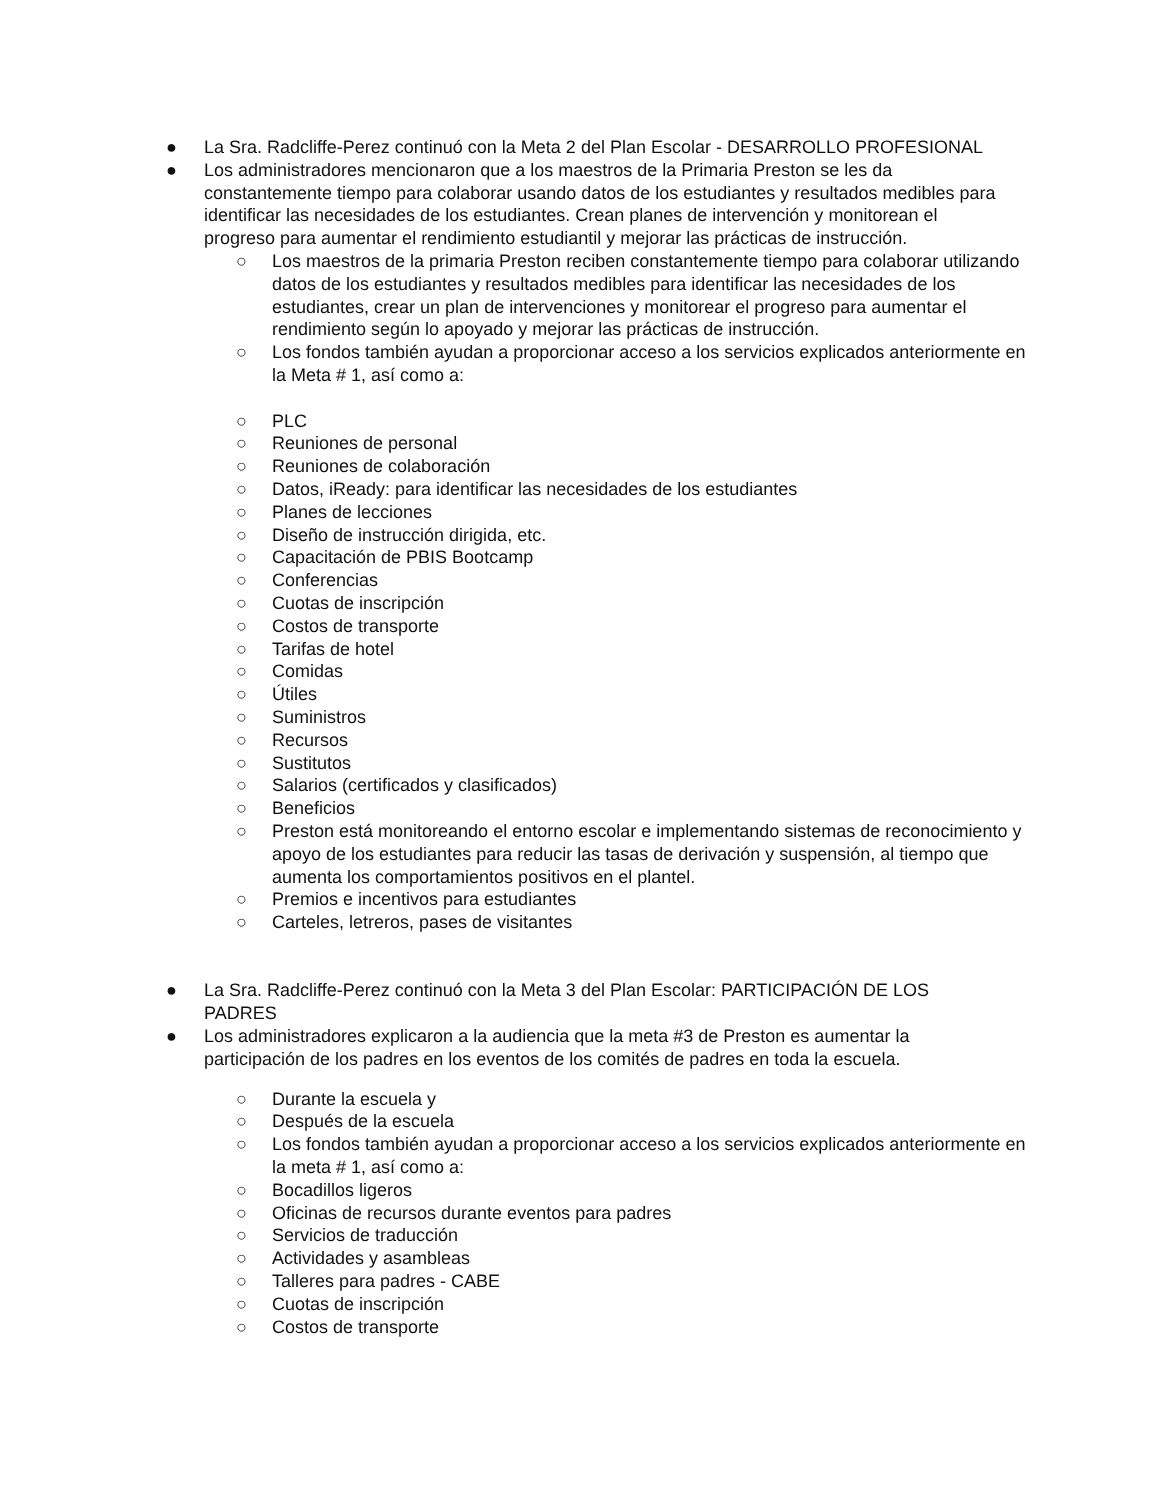● La Sra. Radcliffe-Perez continuó con la Meta 2 del Plan Escolar - DESARROLLO PROFESIONAL
● Los administradores mencionaron que a los maestros de la Primaria Preston se les da constantemente tiempo para colaborar usando datos de los estudiantes y resultados medibles para identificar las necesidades de los estudiantes. Crean planes de intervención y monitorean el progreso para aumentar el rendimiento estudiantil y mejorar las prácticas de instrucción.
○ Los maestros de la primaria Preston reciben constantemente tiempo para colaborar utilizando datos de los estudiantes y resultados medibles para identificar las necesidades de los estudiantes, crear un plan de intervenciones y monitorear el progreso para aumentar el rendimiento según lo apoyado y mejorar las prácticas de instrucción.
○ Los fondos también ayudan a proporcionar acceso a los servicios explicados anteriormente en la Meta # 1, así como a:
○ PLC
○ Reuniones de personal
○ Reuniones de colaboración
○ Datos, iReady: para identificar las necesidades de los estudiantes
○ Planes de lecciones
○ Diseño de instrucción dirigida, etc.
○ Capacitación de PBIS Bootcamp
○ Conferencias
○ Cuotas de inscripción
○ Costos de transporte
○ Tarifas de hotel
○ Comidas
○ Útiles
○ Suministros
○ Recursos
○ Sustitutos
○ Salarios (certificados y clasificados)
○ Beneficios
○ Preston está monitoreando el entorno escolar e implementando sistemas de reconocimiento y apoyo de los estudiantes para reducir las tasas de derivación y suspensión, al tiempo que aumenta los comportamientos positivos en el plantel.
○ Premios e incentivos para estudiantes
○ Carteles, letreros, pases de visitantes
● La Sra. Radcliffe-Perez continuó con la Meta 3 del Plan Escolar: PARTICIPACIÓN DE LOS PADRES
● Los administradores explicaron a la audiencia que la meta #3 de Preston es aumentar la participación de los padres en los eventos de los comités de padres en toda la escuela.
○ Durante la escuela y
○ Después de la escuela
○ Los fondos también ayudan a proporcionar acceso a los servicios explicados anteriormente en la meta # 1, así como a:
○ Bocadillos ligeros
○ Oficinas de recursos durante eventos para padres
○ Servicios de traducción
○ Actividades y asambleas
○ Talleres para padres - CABE
○ Cuotas de inscripción
○ Costos de transporte